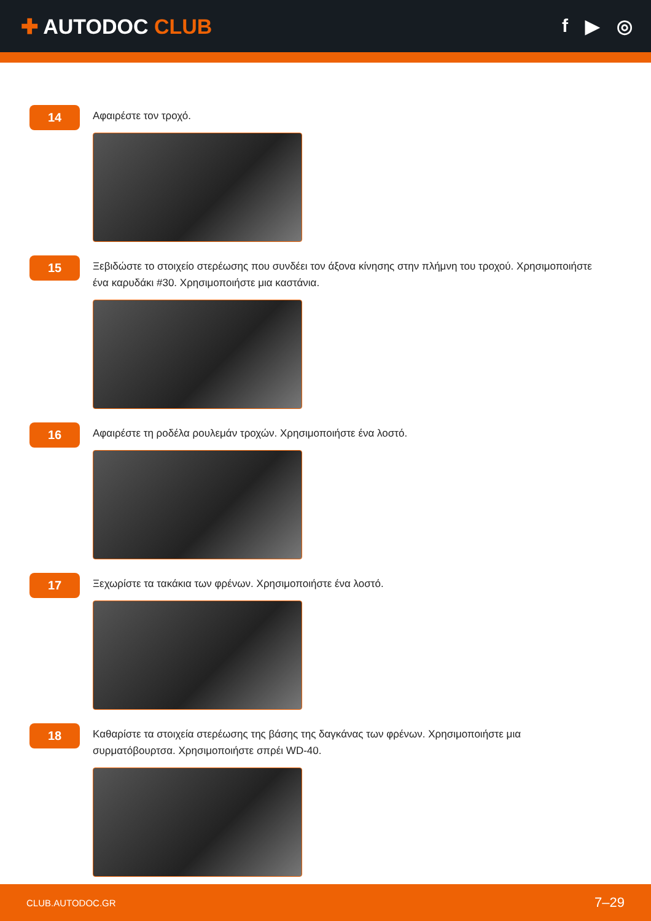✚ AUTODOC CLUB f ▶ ◎
14
Αφαιρέστε τον τροχό.
15
Ξεβιδώστε το στοιχείο στερέωσης που συνδέει τον άξονα κίνησης στην πλήμνη του τροχού. Χρησιμοποιήστε ένα καρυδάκι #30. Χρησιμοποιήστε μια καστάνια.
16
Αφαιρέστε τη ροδέλα ρουλεμάν τροχών. Χρησιμοποιήστε ένα λοστό.
17
Ξεχωρίστε τα τακάκια των φρένων. Χρησιμοποιήστε ένα λοστό.
18
Καθαρίστε τα στοιχεία στερέωσης της βάσης της δαγκάνας των φρένων. Χρησιμοποιήστε μια συρματόβουρτσα. Χρησιμοποιήστε σπρέι WD-40.
CLUB.AUTODOC.GR 7–29